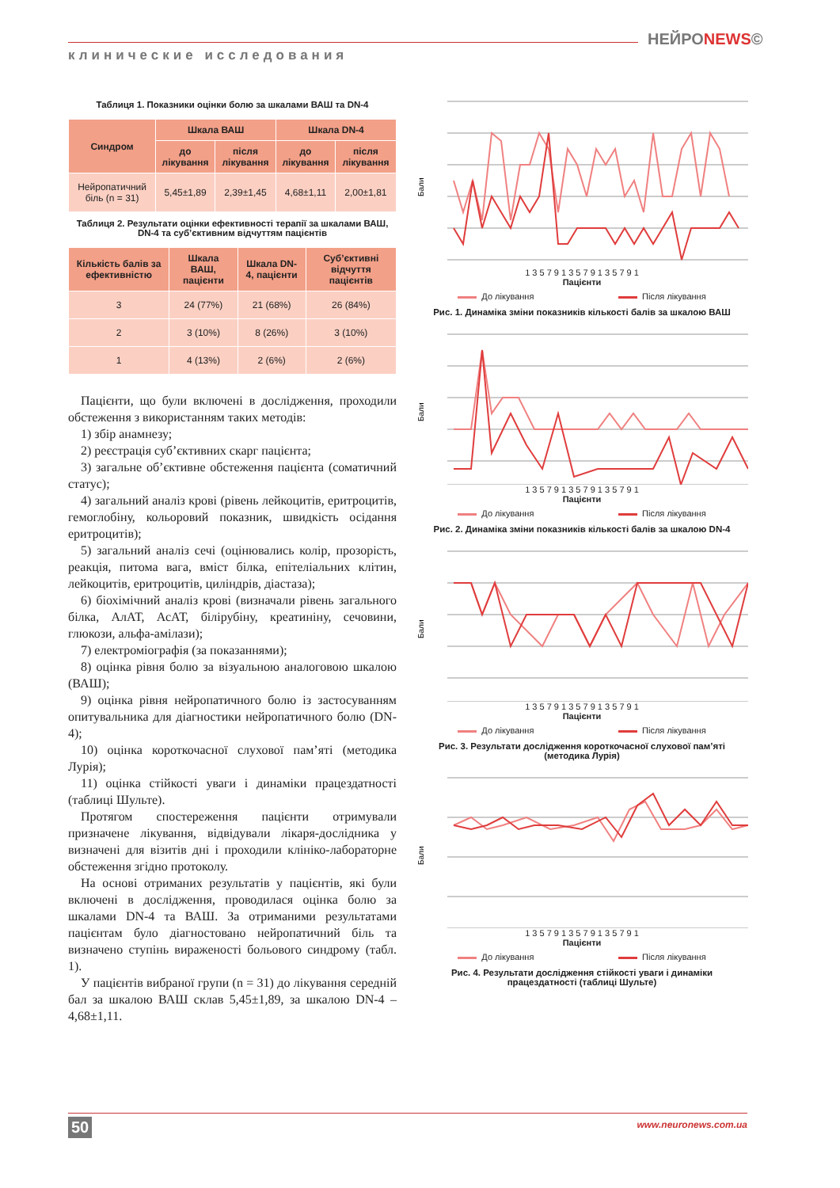НЕЙРОNEWS©
клинические исследования
Таблиця 1. Показники оцінки болю за шкалами ВАШ та DN-4
| Синдром | Шкала ВАШ | | Шкала DN-4 | |
| --- | --- | --- | --- | --- |
| | до лікування | після лікування | до лікування | після лікування |
| Нейропатичний біль (n = 31) | 5,45±1,89 | 2,39±1,45 | 4,68±1,11 | 2,00±1,81 |
Таблиця 2. Результати оцінки ефективності терапії за шкалами ВАШ, DN-4 та суб’єктивним відчуттям пацієнтів
| Кількість балів за ефективністю | Шкала ВАШ, пацієнти | Шкала DN-4, пацієнти | Суб’єктивні відчуття пацієнтів |
| --- | --- | --- | --- |
| 3 | 24 (77%) | 21 (68%) | 26 (84%) |
| 2 | 3 (10%) | 8 (26%) | 3 (10%) |
| 1 | 4 (13%) | 2 (6%) | 2 (6%) |
Пацієнти, що були включені в дослідження, проходили обстеження з використанням таких методів:
1) збір анамнезу;
2) реєстрація суб’єктивних скарг пацієнта;
3) загальне об’єктивне обстеження пацієнта (соматичний статус);
4) загальний аналіз крові (рівень лейкоцитів, еритроцитів, гемоглобіну, кольоровий показник, швидкість осідання еритроцитів);
5) загальний аналіз сечі (оцінювались колір, прозорість, реакція, питома вага, вміст білка, епітеліальних клітин, лейкоцитів, еритроцитів, циліндрів, діастаза);
6) біохімічний аналіз крові (визначали рівень загального білка, АлАТ, АсАТ, білірубіну, креатиніну, сечовини, глюкози, альфа-амілази);
7) електроміографія (за показаннями);
8) оцінка рівня болю за візуальною аналоговою шкалою (ВАШ);
9) оцінка рівня нейропатичного болю із застосуванням опитувальника для діагностики нейропатичного болю (DN-4);
10) оцінка короткочасної слухової пам’яті (методика Лурія);
11) оцінка стійкості уваги і динаміки працездатності (таблиці Шульте).
Протягом спостереження пацієнти отримували призначене лікування, відвідували лікаря-дослідника у визначені для візитів дні і проходили клініко-лабораторне обстеження згідно протоколу.
На основі отриманих результатів у пацієнтів, які були включені в дослідження, проводилася оцінка болю за шкалами DN-4 та ВАШ. За отриманими результатами пацієнтам було діагностовано нейропатичний біль та визначено ступінь вираженості больового синдрому (табл. 1).
У пацієнтів вибраної групи (n = 31) до лікування середній бал за шкалою ВАШ склав 5,45±1,89, за шкалою DN-4 – 4,68±1,11.
Бали
1 3 5 7 9 1 3 5 7 9 1 3 5 7 9 1
Пацієнти
До лікування Після лікування
Рис. 1. Динаміка зміни показників кількості балів за шкалою ВАШ
Бали
1 3 5 7 9 1 3 5 7 9 1 3 5 7 9 1
Пацієнти
До лікування Після лікування
Рис. 2. Динаміка зміни показників кількості балів за шкалою DN-4
Бали
1 3 5 7 9 1 3 5 7 9 1 3 5 7 9 1
Пацієнти
До лікування Після лікування
Рис. 3. Результати дослідження короткочасної слухової пам’яті (методика Лурія)
Бали
1 3 5 7 9 1 3 5 7 9 1 3 5 7 9 1
Пацієнти
До лікування Після лікування
Рис. 4. Результати дослідження стійкості уваги і динаміки працездатності (таблиці Шульте)
50 www.neuronews.com.ua